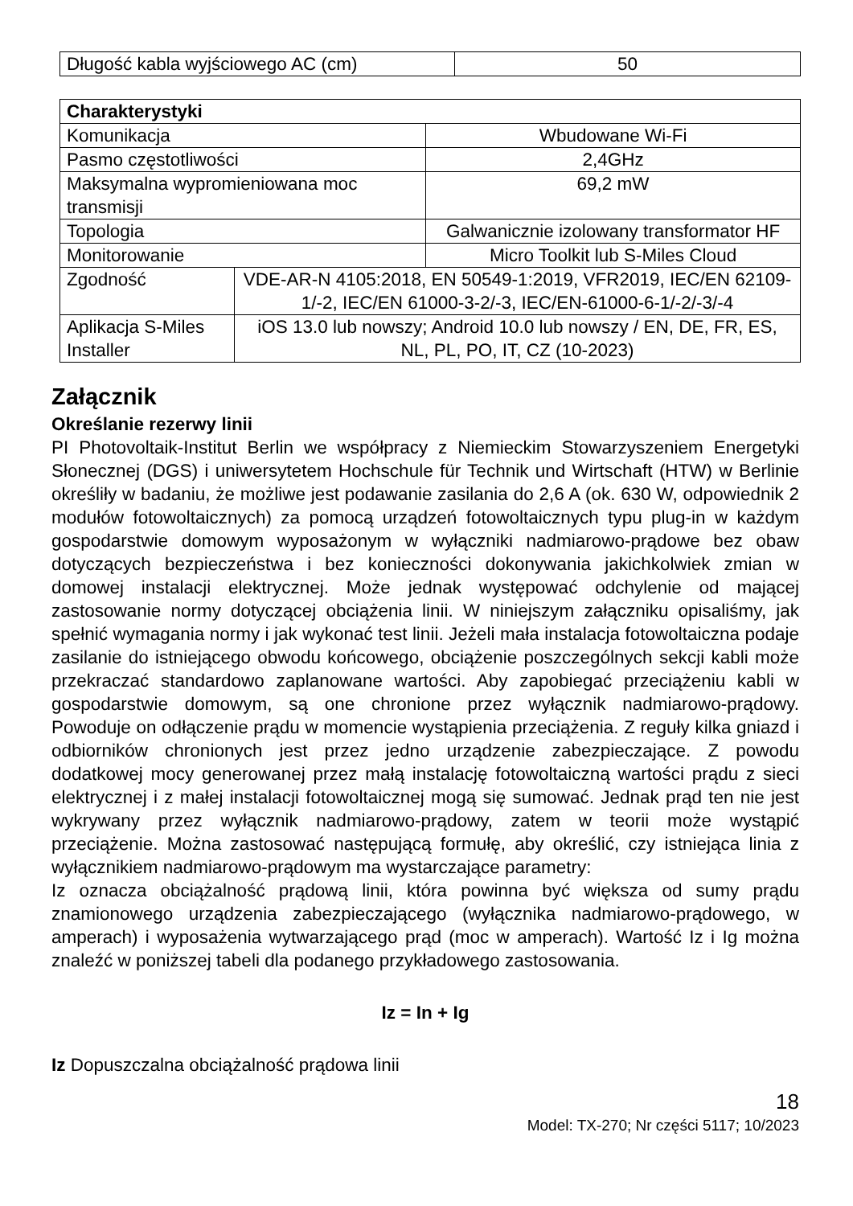| Długość kabla wyjściowego AC (cm) | 50 |
| Charakterystyki | | |
| --- | --- | --- |
| Komunikacja | | Wbudowane Wi-Fi |
| Pasmo częstotliwości | | 2,4GHz |
| Maksymalna wypromieniowana moc transmisji | | 69,2 mW |
| Topologia | | Galwanicznie izolowany transformator HF |
| Monitorowanie | | Micro Toolkit lub S-Miles Cloud |
| Zgodność | VDE-AR-N 4105:2018, EN 50549-1:2019, VFR2019, IEC/EN 62109-1/-2, IEC/EN 61000-3-2/-3, IEC/EN-61000-6-1/-2/-3/-4 | |
| Aplikacja S-Miles Installer | iOS 13.0 lub nowszy; Android 10.0 lub nowszy / EN, DE, FR, ES, NL, PL, PO, IT, CZ (10-2023) | |
Załącznik
Określanie rezerwy linii
PI Photovoltaik-Institut Berlin we współpracy z Niemieckim Stowarzyszeniem Energetyki Słonecznej (DGS) i uniwersytetem Hochschule für Technik und Wirtschaft (HTW) w Berlinie określiły w badaniu, że możliwe jest podawanie zasilania do 2,6 A (ok. 630 W, odpowiednik 2 modułów fotowoltaicznych) za pomocą urządzeń fotowoltaicznych typu plug-in w każdym gospodarstwie domowym wyposażonym w wyłączniki nadmiarowo-prądowe bez obaw dotyczących bezpieczeństwa i bez konieczności dokonywania jakichkolwiek zmian w domowej instalacji elektrycznej. Może jednak występować odchylenie od mającej zastosowanie normy dotyczącej obciążenia linii. W niniejszym załączniku opisaliśmy, jak spełnić wymagania normy i jak wykonać test linii. Jeżeli mała instalacja fotowoltaiczna podaje zasilanie do istniejącego obwodu końcowego, obciążenie poszczególnych sekcji kabli może przekraczać standardowo zaplanowane wartości. Aby zapobiegać przeciążeniu kabli w gospodarstwie domowym, są one chronione przez wyłącznik nadmiarowo-prądowy. Powoduje on odłączenie prądu w momencie wystąpienia przeciążenia. Z reguły kilka gniazd i odbiorników chronionych jest przez jedno urządzenie zabezpieczające. Z powodu dodatkowej mocy generowanej przez małą instalację fotowoltaiczną wartości prądu z sieci elektrycznej i z małej instalacji fotowoltaicznej mogą się sumować. Jednak prąd ten nie jest wykrywany przez wyłącznik nadmiarowo-prądowy, zatem w teorii może wystąpić przeciążenie. Można zastosować następującą formułę, aby określić, czy istniejąca linia z wyłącznikiem nadmiarowo-prądowym ma wystarczające parametry:
Iz oznacza obciążalność prądową linii, która powinna być większa od sumy prądu znamionowego urządzenia zabezpieczającego (wyłącznika nadmiarowo-prądowego, w amperach) i wyposażenia wytwarzającego prąd (moc w amperach). Wartość Iz i Ig można znaleźć w poniższej tabeli dla podanego przykładowego zastosowania.
Iz = In + Ig
Iz Dopuszczalna obciążalność prądowa linii
18
Model: TX-270; Nr części 5117; 10/2023